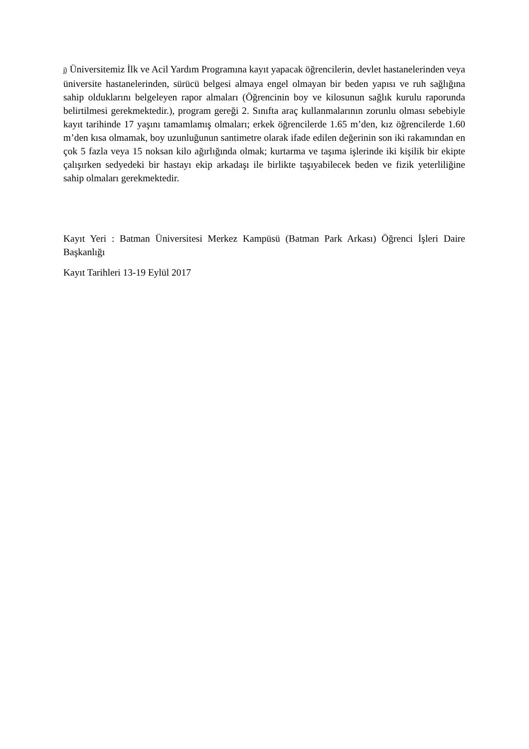j) Üniversitemiz İlk ve Acil Yardım Programına kayıt yapacak öğrencilerin, devlet hastanelerinden veya üniversite hastanelerinden, sürücü belgesi almaya engel olmayan bir beden yapısı ve ruh sağlığına sahip olduklarını belgeleyen rapor almaları (Öğrencinin boy ve kilosunun sağlık kurulu raporunda belirtilmesi gerekmektedir.), program gereği 2. Sınıfta araç kullanmalarının zorunlu olması sebebiyle kayıt tarihinde 17 yaşını tamamlamış olmaları; erkek öğrencilerde 1.65 m’den, kız öğrencilerde 1.60 m’den kısa olmamak, boy uzunluğunun santimetre olarak ifade edilen değerinin son iki rakamından en çok 5 fazla veya 15 noksan kilo ağırlığında olmak; kurtarma ve taşıma işlerinde iki kişilik bir ekipte çalışırken sedyedeki bir hastayı ekip arkadaşı ile birlikte taşıyabilecek beden ve fizik yeterliliğine sahip olmaları gerekmektedir.
Kayıt Yeri : Batman Üniversitesi Merkez Kampüsü (Batman Park Arkası) Öğrenci İşleri Daire Başkanlığı
Kayıt Tarihleri 13-19 Eylül 2017